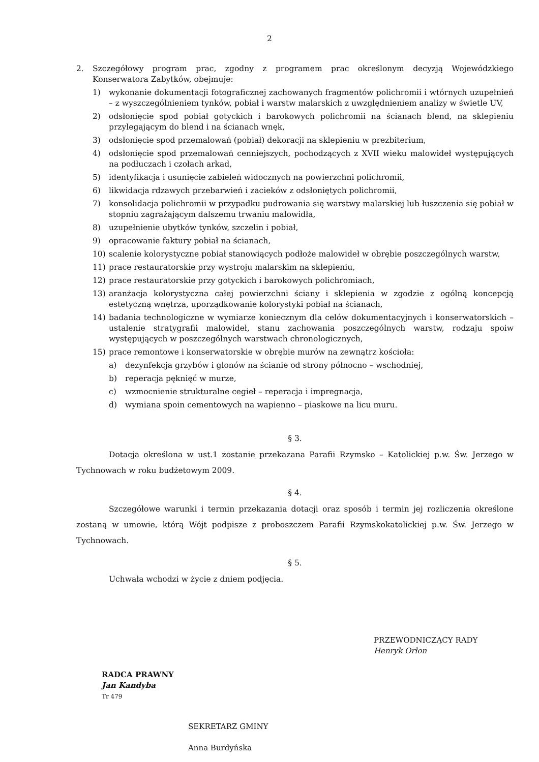2
2. Szczegółowy program prac, zgodny z programem prac określonym decyzją Wojewódzkiego Konserwatora Zabytków, obejmuje:
1) wykonanie dokumentacji fotograficznej zachowanych fragmentów polichromii i wtórnych uzupełnień – z wyszczególnieniem tynków, pobiał i warstw malarskich z uwzględnieniem analizy w świetle UV,
2) odsłonięcie spod pobiał gotyckich i barokowych polichromii na ścianach blend, na sklepieniu przylegającym do blend i na ścianach wnęk,
3) odsłonięcie spod przemalowań (pobiał) dekoracji na sklepieniu w prezbiterium,
4) odsłonięcie spod przemalowań cenniejszych, pochodzących z XVII wieku malowideł występujących na podłuczach i czołach arkad,
5) identyfikacja i usunięcie zabieleń widocznych na powierzchni polichromii,
6) likwidacja rdzawych przebarwień i zacieków z odsłoniętych polichromii,
7) konsolidacja polichromii w przypadku pudrowania się warstwy malarskiej lub łuszczenia się pobiał w stopniu zagrażającym dalszemu trwaniu malowidła,
8) uzupełnienie ubytków tynków, szczelin i pobiał,
9) opracowanie faktury pobiał na ścianach,
10) scalenie kolorystyczne pobiał stanowiących podłoże malowideł w obrębie poszczególnych warstw,
11) prace restauratorskie przy wystroju malarskim na sklepieniu,
12) prace restauratorskie przy gotyckich i barokowych polichromiach,
13) aranżacja kolorystyczna całej powierzchni ściany i sklepienia w zgodzie z ogólną koncepcją estetyczną wnętrza, uporządkowanie kolorystyki pobiał na ścianach,
14) badania technologiczne w wymiarze koniecznym dla celów dokumentacyjnych i konserwatorskich – ustalenie stratygrafii malowideł, stanu zachowania poszczególnych warstw, rodzaju spoiw występujących w poszczególnych warstwach chronologicznych,
15) prace remontowe i konserwatorskie w obrębie murów na zewnątrz kościoła:
a) dezynfekcja grzybów i glonów na ścianie od strony północno – wschodniej,
b) reperacja pęknięć w murze,
c) wzmocnienie strukturalne cegieł – reperacja i impregnacja,
d) wymiana spoin cementowych na wapienno – piaskowe na licu muru.
§ 3.
Dotacja określona w ust.1 zostanie przekazana Parafii Rzymsko – Katolickiej p.w. Św. Jerzego w Tychnowach w roku budżetowym 2009.
§ 4.
Szczegółowe warunki i termin przekazania dotacji oraz sposób i termin jej rozliczenia określone zostaną w umowie, którą Wójt podpisze z proboszczem Parafii Rzymskokatolickiej p.w. Św. Jerzego w Tychnowach.
§ 5.
Uchwała wchodzi w życie z dniem podjęcia.
PRZEWODNICZĄCY RADY
Henryk Orłon
RADCA PRAWNY
Jan Kandyba
Tr 479
SEKRETARZ GMINY
Anna Burdyńska